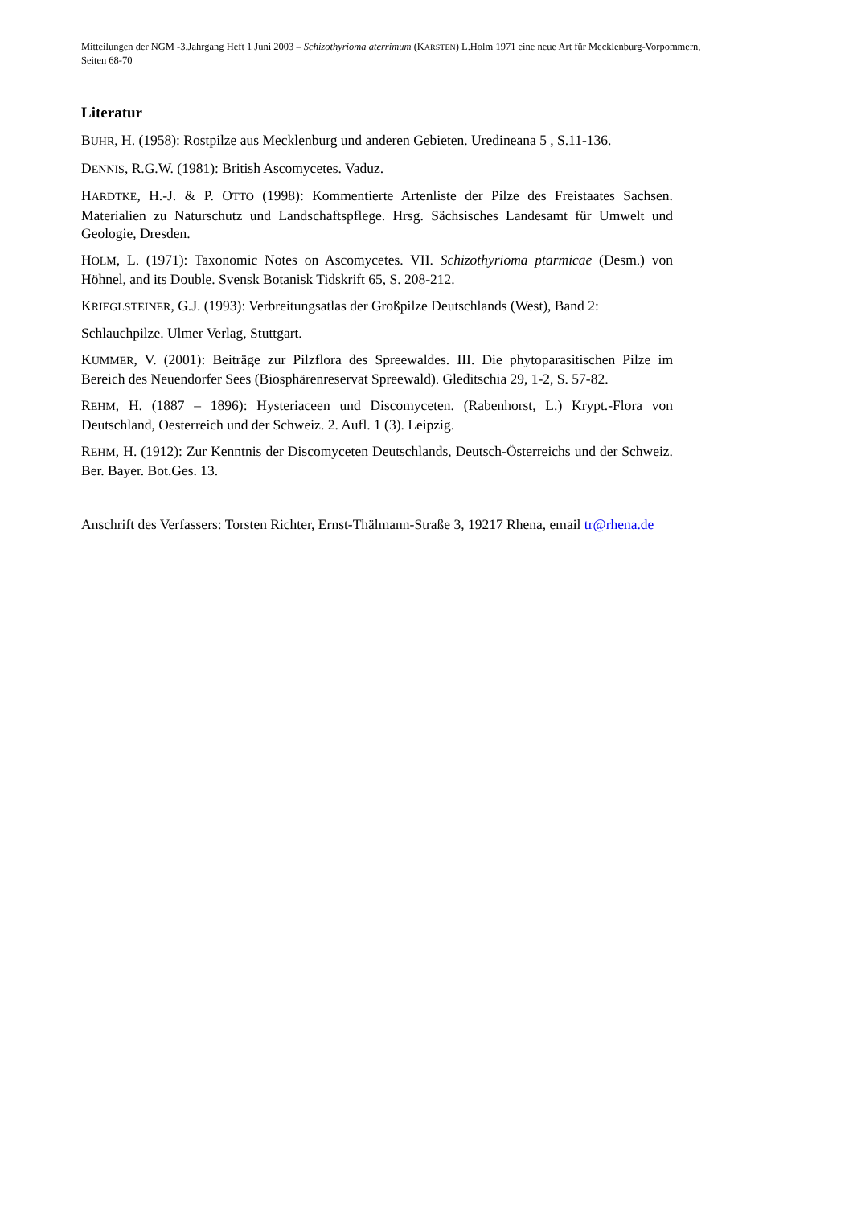Mitteilungen der NGM -3.Jahrgang Heft 1 Juni 2003 – Schizothyrioma aterrimum (KARSTEN) L.Holm 1971 eine neue Art für Mecklenburg-Vorpommern, Seiten 68-70
Literatur
BUHR, H. (1958): Rostpilze aus Mecklenburg und anderen Gebieten. Uredineana 5 , S.11-136.
DENNIS, R.G.W. (1981): British Ascomycetes. Vaduz.
HARDTKE, H.-J. & P. OTTO (1998): Kommentierte Artenliste der Pilze des Freistaates Sachsen. Materialien zu Naturschutz und Landschaftspflege. Hrsg. Sächsisches Landesamt für Umwelt und Geologie, Dresden.
HOLM, L. (1971): Taxonomic Notes on Ascomycetes. VII. Schizothyrioma ptarmicae (Desm.) von Höhnel, and its Double. Svensk Botanisk Tidskrift 65, S. 208-212.
KRIEGLSTEINER, G.J. (1993): Verbreitungsatlas der Großpilze Deutschlands (West), Band 2:
Schlauchpilze. Ulmer Verlag, Stuttgart.
KUMMER, V. (2001): Beiträge zur Pilzflora des Spreewaldes. III. Die phytoparasitischen Pilze im Bereich des Neuendorfer Sees (Biosphärenreservat Spreewald). Gleditschia 29, 1-2, S. 57-82.
REHM, H. (1887 – 1896): Hysteriaceen und Discomyceten. (Rabenhorst, L.) Krypt.-Flora von Deutschland, Oesterreich und der Schweiz. 2. Aufl. 1 (3). Leipzig.
REHM, H. (1912): Zur Kenntnis der Discomyceten Deutschlands, Deutsch-Österreichs und der Schweiz. Ber. Bayer. Bot.Ges. 13.
Anschrift des Verfassers: Torsten Richter, Ernst-Thälmann-Straße 3, 19217 Rhena, email tr@rhena.de